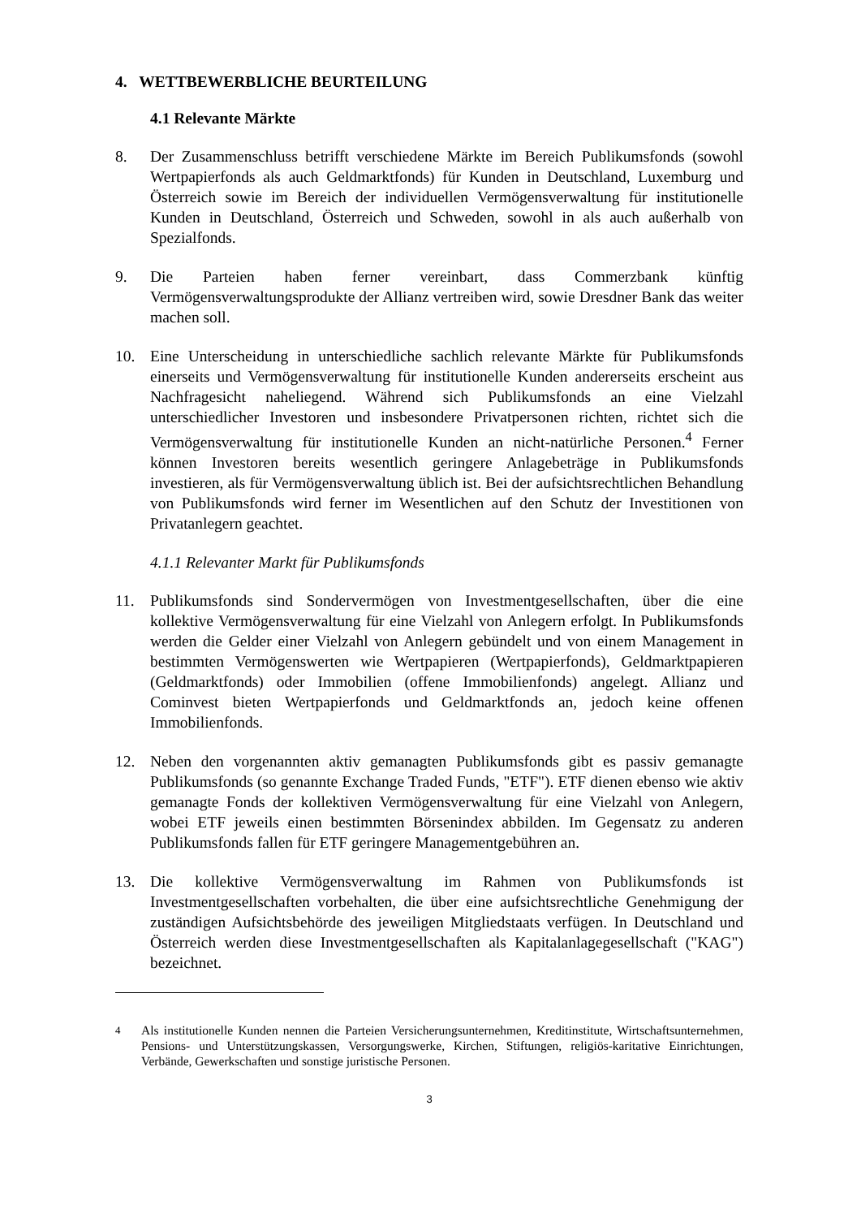4. WETTBEWERBLICHE BEURTEILUNG
4.1 Relevante Märkte
8. Der Zusammenschluss betrifft verschiedene Märkte im Bereich Publikumsfonds (sowohl Wertpapierfonds als auch Geldmarktfonds) für Kunden in Deutschland, Luxemburg und Österreich sowie im Bereich der individuellen Vermögensverwaltung für institutionelle Kunden in Deutschland, Österreich und Schweden, sowohl in als auch außerhalb von Spezialfonds.
9. Die Parteien haben ferner vereinbart, dass Commerzbank künftig Vermögensverwaltungsprodukte der Allianz vertreiben wird, sowie Dresdner Bank das weiter machen soll.
10. Eine Unterscheidung in unterschiedliche sachlich relevante Märkte für Publikumsfonds einerseits und Vermögensverwaltung für institutionelle Kunden andererseits erscheint aus Nachfragesicht naheliegend. Während sich Publikumsfonds an eine Vielzahl unterschiedlicher Investoren und insbesondere Privatpersonen richten, richtet sich die Vermögensverwaltung für institutionelle Kunden an nicht-natürliche Personen.<sup>4</sup> Ferner können Investoren bereits wesentlich geringere Anlagebeträge in Publikumsfonds investieren, als für Vermögensverwaltung üblich ist. Bei der aufsichtsrechtlichen Behandlung von Publikumsfonds wird ferner im Wesentlichen auf den Schutz der Investitionen von Privatanlegern geachtet.
4.1.1 Relevanter Markt für Publikumsfonds
11. Publikumsfonds sind Sondervermögen von Investmentgesellschaften, über die eine kollektive Vermögensverwaltung für eine Vielzahl von Anlegern erfolgt. In Publikumsfonds werden die Gelder einer Vielzahl von Anlegern gebündelt und von einem Management in bestimmten Vermögenswerten wie Wertpapieren (Wertpapierfonds), Geldmarktpapieren (Geldmarktfonds) oder Immobilien (offene Immobilienfonds) angelegt. Allianz und Cominvest bieten Wertpapierfonds und Geldmarktfonds an, jedoch keine offenen Immobilienfonds.
12. Neben den vorgenannten aktiv gemanagten Publikumsfonds gibt es passiv gemanagte Publikumsfonds (so genannte Exchange Traded Funds, "ETF"). ETF dienen ebenso wie aktiv gemanagte Fonds der kollektiven Vermögensverwaltung für eine Vielzahl von Anlegern, wobei ETF jeweils einen bestimmten Börsenindex abbilden. Im Gegensatz zu anderen Publikumsfonds fallen für ETF geringere Managementgebühren an.
13. Die kollektive Vermögensverwaltung im Rahmen von Publikumsfonds ist Investmentgesellschaften vorbehalten, die über eine aufsichtsrechtliche Genehmigung der zuständigen Aufsichtsbehörde des jeweiligen Mitgliedstaats verfügen. In Deutschland und Österreich werden diese Investmentgesellschaften als Kapitalanlagegesellschaft ("KAG") bezeichnet.
<sup>4</sup> Als institutionelle Kunden nennen die Parteien Versicherungsunternehmen, Kreditinstitute, Wirtschaftsunternehmen, Pensions- und Unterstützungskassen, Versorgungswerke, Kirchen, Stiftungen, religiös-karitative Einrichtungen, Verbände, Gewerkschaften und sonstige juristische Personen.
3